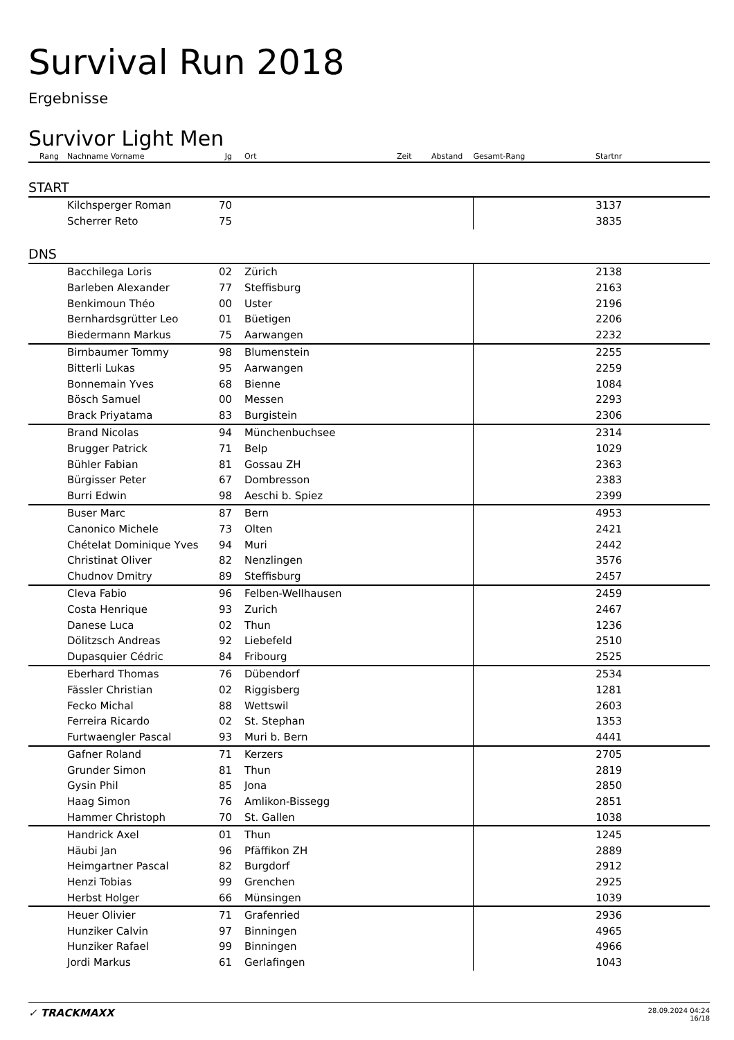Survival Run 2018
Ergebnisse
Survivor Light Men
| Rang | Nachname Vorname | Jg | Ort | Zeit | Abstand | Gesamt-Rang | Startnr | |
| --- | --- | --- | --- | --- | --- | --- | --- | --- |
| START | | | | | | | | |
| | Kilchsperger Roman | 70 | | | | | 3137 | |
| | Scherrer Reto | 75 | | | | | 3835 | |
| DNS | | | | | | | | |
| | Bacchilega Loris | 02 | Zürich | | | | 2138 | |
| | Barleben Alexander | 77 | Steffisburg | | | | 2163 | |
| | Benkimoun Théo | 00 | Uster | | | | 2196 | |
| | Bernhardsgrütter Leo | 01 | Büetigen | | | | 2206 | |
| | Biedermann Markus | 75 | Aarwangen | | | | 2232 | |
| | Birnbaumer Tommy | 98 | Blumenstein | | | | 2255 | |
| | Bitterli Lukas | 95 | Aarwangen | | | | 2259 | |
| | Bonnemain Yves | 68 | Bienne | | | | 1084 | |
| | Bösch Samuel | 00 | Messen | | | | 2293 | |
| | Brack Priyatama | 83 | Burgistein | | | | 2306 | |
| | Brand Nicolas | 94 | Münchenbuchsee | | | | 2314 | |
| | Brugger Patrick | 71 | Belp | | | | 1029 | |
| | Bühler Fabian | 81 | Gossau ZH | | | | 2363 | |
| | Bürgisser Peter | 67 | Dombresson | | | | 2383 | |
| | Burri Edwin | 98 | Aeschi b. Spiez | | | | 2399 | |
| | Buser Marc | 87 | Bern | | | | 4953 | |
| | Canonico Michele | 73 | Olten | | | | 2421 | |
| | Chételat Dominique Yves | 94 | Muri | | | | 2442 | |
| | Christinat Oliver | 82 | Nenzlingen | | | | 3576 | |
| | Chudnov Dmitry | 89 | Steffisburg | | | | 2457 | |
| | Cleva Fabio | 96 | Felben-Wellhausen | | | | 2459 | |
| | Costa Henrique | 93 | Zurich | | | | 2467 | |
| | Danese Luca | 02 | Thun | | | | 1236 | |
| | Dölitzsch Andreas | 92 | Liebefeld | | | | 2510 | |
| | Dupasquier Cédric | 84 | Fribourg | | | | 2525 | |
| | Eberhard Thomas | 76 | Dübendorf | | | | 2534 | |
| | Fässler Christian | 02 | Riggisberg | | | | 1281 | |
| | Fecko Michal | 88 | Wettswil | | | | 2603 | |
| | Ferreira Ricardo | 02 | St. Stephan | | | | 1353 | |
| | Furtwaengler Pascal | 93 | Muri b. Bern | | | | 4441 | |
| | Gafner Roland | 71 | Kerzers | | | | 2705 | |
| | Grunder Simon | 81 | Thun | | | | 2819 | |
| | Gysin Phil | 85 | Jona | | | | 2850 | |
| | Haag Simon | 76 | Amlikon-Bissegg | | | | 2851 | |
| | Hammer Christoph | 70 | St. Gallen | | | | 1038 | |
| | Handrick Axel | 01 | Thun | | | | 1245 | |
| | Häubi Jan | 96 | Pfäffikon ZH | | | | 2889 | |
| | Heimgartner Pascal | 82 | Burgdorf | | | | 2912 | |
| | Henzi Tobias | 99 | Grenchen | | | | 2925 | |
| | Herbst Holger | 66 | Münsingen | | | | 1039 | |
| | Heuer Olivier | 71 | Grafenried | | | | 2936 | |
| | Hunziker Calvin | 97 | Binningen | | | | 4965 | |
| | Hunziker Rafael | 99 | Binningen | | | | 4966 | |
| | Jordi Markus | 61 | Gerlafingen | | | | 1043 | |
28.09.2024 04:24
16/18 ✓ TRACKMAXX